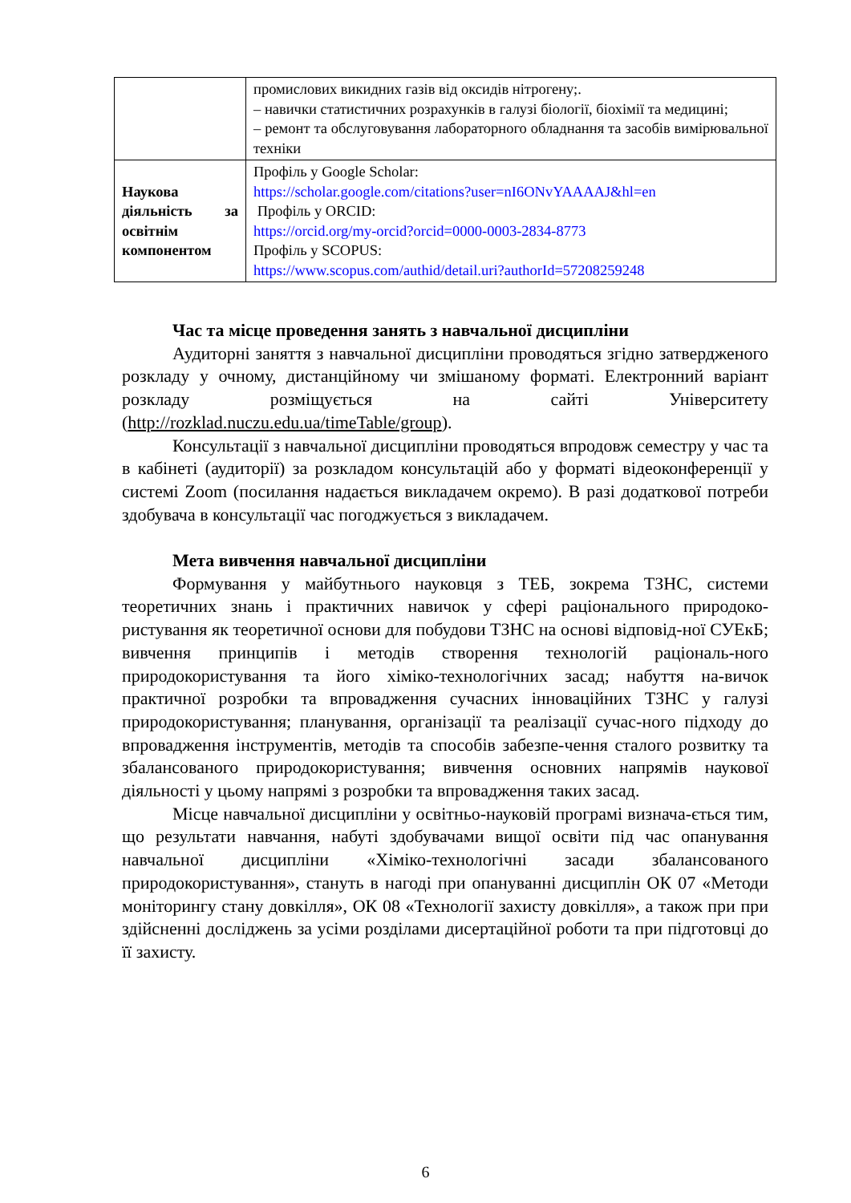| | промислових викидних газів від оксидів нітрогену;. – навички статистичних розрахунків в галузі біології, біохімії та медицині; – ремонт та обслуговування лабораторного обладнання та засобів вимірювальної техніки |
| Наукова діяльність за освітнім компонентом | Профіль у Google Scholar: https://scholar.google.com/citations?user=nI6ONvYAAAAJ&hl=en Профіль у ORCID: https://orcid.org/my-orcid?orcid=0000-0003-2834-8773 Профіль у SCOPUS: https://www.scopus.com/authid/detail.uri?authorId=57208259248 |
Час та місце проведення занять з навчальної дисципліни
Аудиторні заняття з навчальної дисципліни проводяться згідно затвердженого розкладу у очному, дистанційному чи змішаному форматі. Електронний варіант розкладу розміщується на сайті Університету (http://rozklad.nuczu.edu.ua/timeTable/group).
Консультації з навчальної дисципліни проводяться впродовж семестру у час та в кабінеті (аудиторії) за розкладом консультацій або у форматі відеоконференції у системі Zoom (посилання надається викладачем окремо). В разі додаткової потреби здобувача в консультації час погоджується з викладачем.
Мета вивчення навчальної дисципліни
Формування у майбутнього науковця з ТЕБ, зокрема ТЗНС, системи теоретичних знань і практичних навичок у сфері раціонального природоко-ристування як теоретичної основи для побудови ТЗНС на основі відповід-ної СУЕкБ; вивчення принципів і методів створення технологій раціональ-ного природокористування та його хіміко-технологічних засад; набуття на-вичок практичної розробки та впровадження сучасних інноваційних ТЗНС у галузі природокористування; планування, організації та реалізації сучас-ного підходу до впровадження інструментів, методів та способів забезпе-чення сталого розвитку та збалансованого природокористування; вивчення основних напрямів наукової діяльності у цьому напрямі з розробки та впровадження таких засад.
Місце навчальної дисципліни у освітньо-науковій програмі визнача-ється тим, що результати навчання, набуті здобувачами вищої освіти під час опанування навчальної дисципліни «Хіміко-технологічні засади збалансованого природокористування», стануть в нагоді при опануванні дисциплін ОК 07 «Методи моніторингу стану довкілля», ОК 08 «Технології захисту довкілля», а також при при здійсненні досліджень за усіми розділами дисертаційної роботи та при підготовці до її захисту.
6